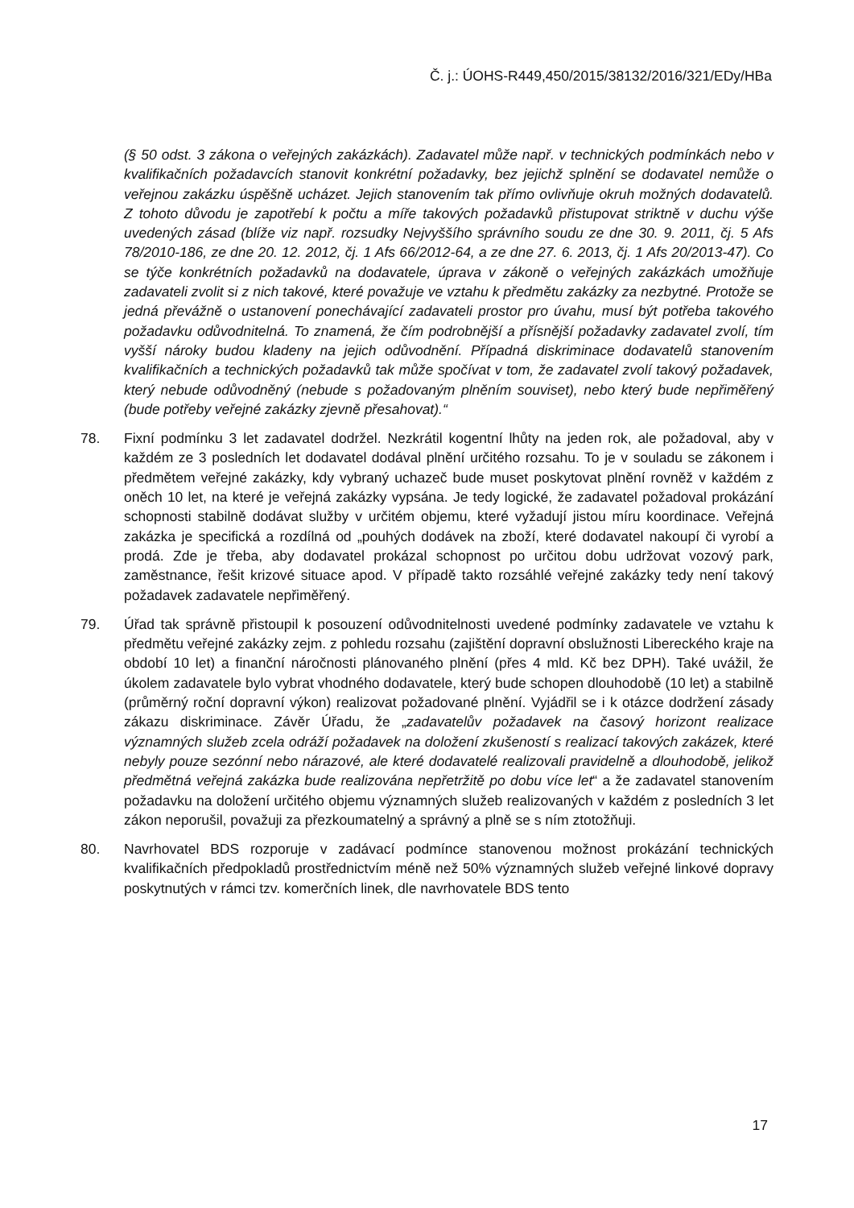Č. j.: ÚOHS-R449,450/2015/38132/2016/321/EDy/HBa
(§ 50 odst. 3 zákona o veřejných zakázkách). Zadavatel může např. v technických podmínkách nebo v kvalifikačních požadavcích stanovit konkrétní požadavky, bez jejichž splnění se dodavatel nemůže o veřejnou zakázku úspěšně ucházet. Jejich stanovením tak přímo ovlivňuje okruh možných dodavatelů. Z tohoto důvodu je zapotřebí k počtu a míře takových požadavků přistupovat striktně v duchu výše uvedených zásad (blíže viz např. rozsudky Nejvyššího správního soudu ze dne 30. 9. 2011, čj. 5 Afs 78/2010-186, ze dne 20. 12. 2012, čj. 1 Afs 66/2012-64, a ze dne 27. 6. 2013, čj. 1 Afs 20/2013-47). Co se týče konkrétních požadavků na dodavatele, úprava v zákoně o veřejných zakázkách umožňuje zadavateli zvolit si z nich takové, které považuje ve vztahu k předmětu zakázky za nezbytné. Protože se jedná převážně o ustanovení ponechávající zadavateli prostor pro úvahu, musí být potřeba takového požadavku odůvodnitelná. To znamená, že čím podrobnější a přísnější požadavky zadavatel zvolí, tím vyšší nároky budou kladeny na jejich odůvodnění. Případná diskriminace dodavatelů stanovením kvalifikačních a technických požadavků tak může spočívat v tom, že zadavatel zvolí takový požadavek, který nebude odůvodněný (nebude s požadovaným plněním souviset), nebo který bude nepřiměřený (bude potřeby veřejné zakázky zjevně přesahovat).“
78. Fixní podmínku 3 let zadavatel dodržel. Nezkrátil kogentní lhůty na jeden rok, ale požadoval, aby v každém ze 3 posledních let dodavatel dodával plnění určitého rozsahu. To je v souladu se zákonem i předmětem veřejné zakázky, kdy vybraný uchazeč bude muset poskytovat plnění rovněž v každém z oněch 10 let, na které je veřejná zakázky vypsána. Je tedy logické, že zadavatel požadoval prokázání schopnosti stabilně dodávat služby v určitém objemu, které vyžadují jistou míru koordinace. Veřejná zakázka je specifická a rozdílná od „pouhých dodávek na zboží, které dodavatel nakoupí či vyrobí a prodá. Zde je třeba, aby dodavatel prokázal schopnost po určitou dobu udržovat vozový park, zaměstnance, řešit krizové situace apod. V případě takto rozsáhlé veřejné zakázky tedy není takový požadavek zadavatele nepřiměřený.
79. Úřad tak správně přistoupil k posouzení odůvodnitelnosti uvedené podmínky zadavatele ve vztahu k předmětu veřejné zakázky zejm. z pohledu rozsahu (zajištění dopravní obslužnosti Libereckého kraje na období 10 let) a finanční náročnosti plánovaného plnění (přes 4 mld. Kč bez DPH). Také uvážil, že úkolem zadavatele bylo vybrat vhodného dodavatele, který bude schopen dlouhodobě (10 let) a stabilně (průměrný roční dopravní výkon) realizovat požadované plnění. Vyjádřil se i k otázce dodržení zásady zákazu diskriminace. Závěr Úřadu, že „zadavatelův požadavek na časový horizont realizace významných služeb zcela odráží požadavek na doložení zkušeností s realizací takových zakázek, které nebyly pouze sezónní nebo nárazové, ale které dodavatelé realizovali pravidelně a dlouhodobě, jelikož předmětná veřejná zakázka bude realizována nepřetržitě po dobu více let“ a že zadavatel stanovením požadavku na doložení určitého objemu významných služeb realizovaných v každém z posledních 3 let zákon neporušil, považuji za přezkoumatelný a správný a plně se s ním ztotožňuji.
80. Navrhovatel BDS rozporuje v zadávací podmínce stanovenou možnost prokázání technických kvalifikačních předpokladů prostřednictvím méně než 50% významných služeb veřejné linkové dopravy poskytnutých v rámci tzv. komerčních linek, dle navrhovatele BDS tento
17